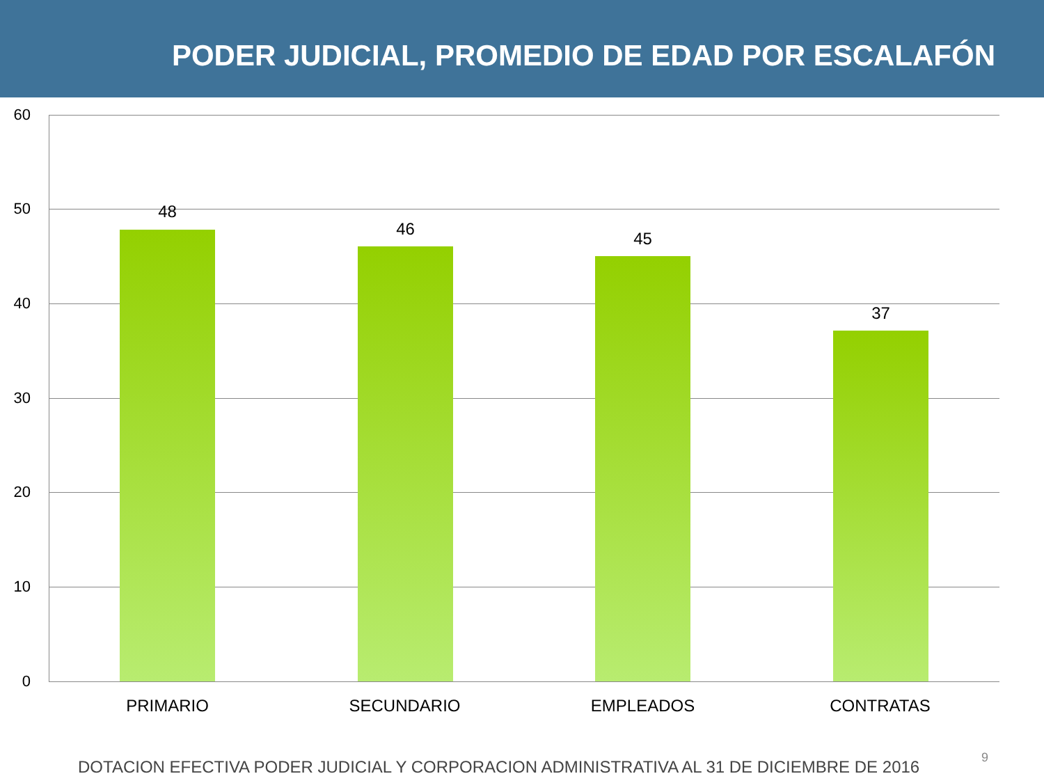PODER JUDICIAL, PROMEDIO DE EDAD POR ESCALAFÓN
60
50
40
30
20
10
0
48
46 45
37
PRIMARIO SECUNDARIO EMPLEADOS CONTRATAS
DOTACION EFECTIVA PODER JUDICIAL Y CORPORACION ADMINISTRATIVA AL 31 DE DICIEMBRE DE 2016
9